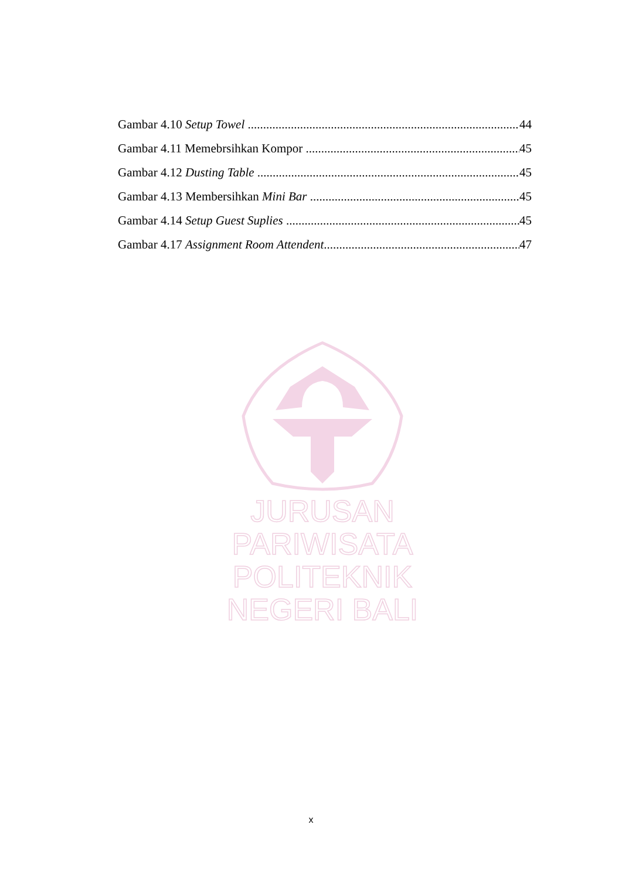Gambar 4.10 Setup Towel 44
Gambar 4.11 Memebrsihkan Kompor 45
Gambar 4.12 Dusting Table 45
Gambar 4.13 Membersihkan Mini Bar 45
Gambar 4.14 Setup Guest Suplies 45
Gambar 4.17 Assignment Room Attendent 47
JURUSAN PARIWISATA
POLITEKNIK NEGERI BALI
x